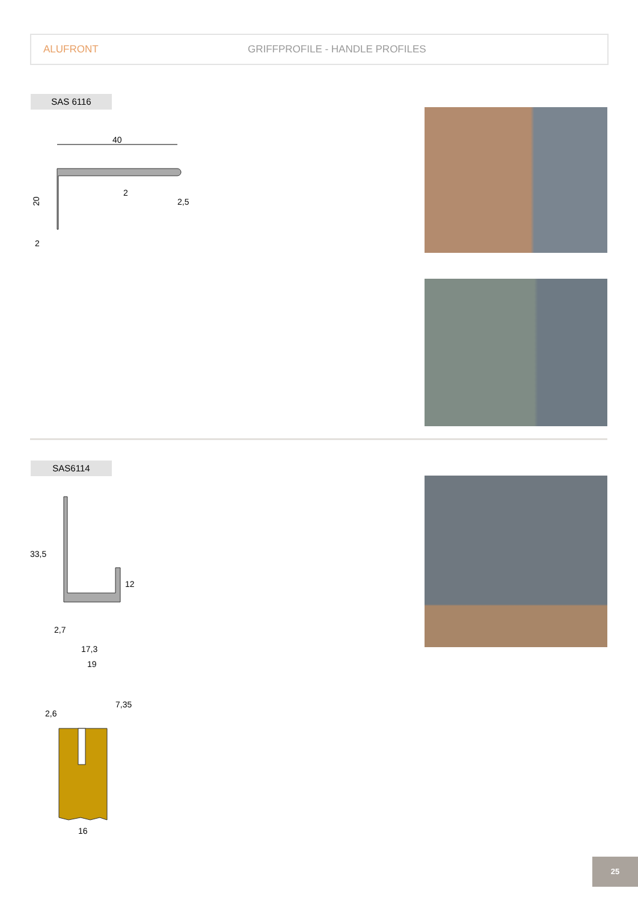ALUFRONT GRIFFPROFILE - HANDLE PROFILES
SAS 6116
40
20
2
2,5
2
SAS6114
33,5
12
2,7
17,3
19
2,6
7,35
16
25